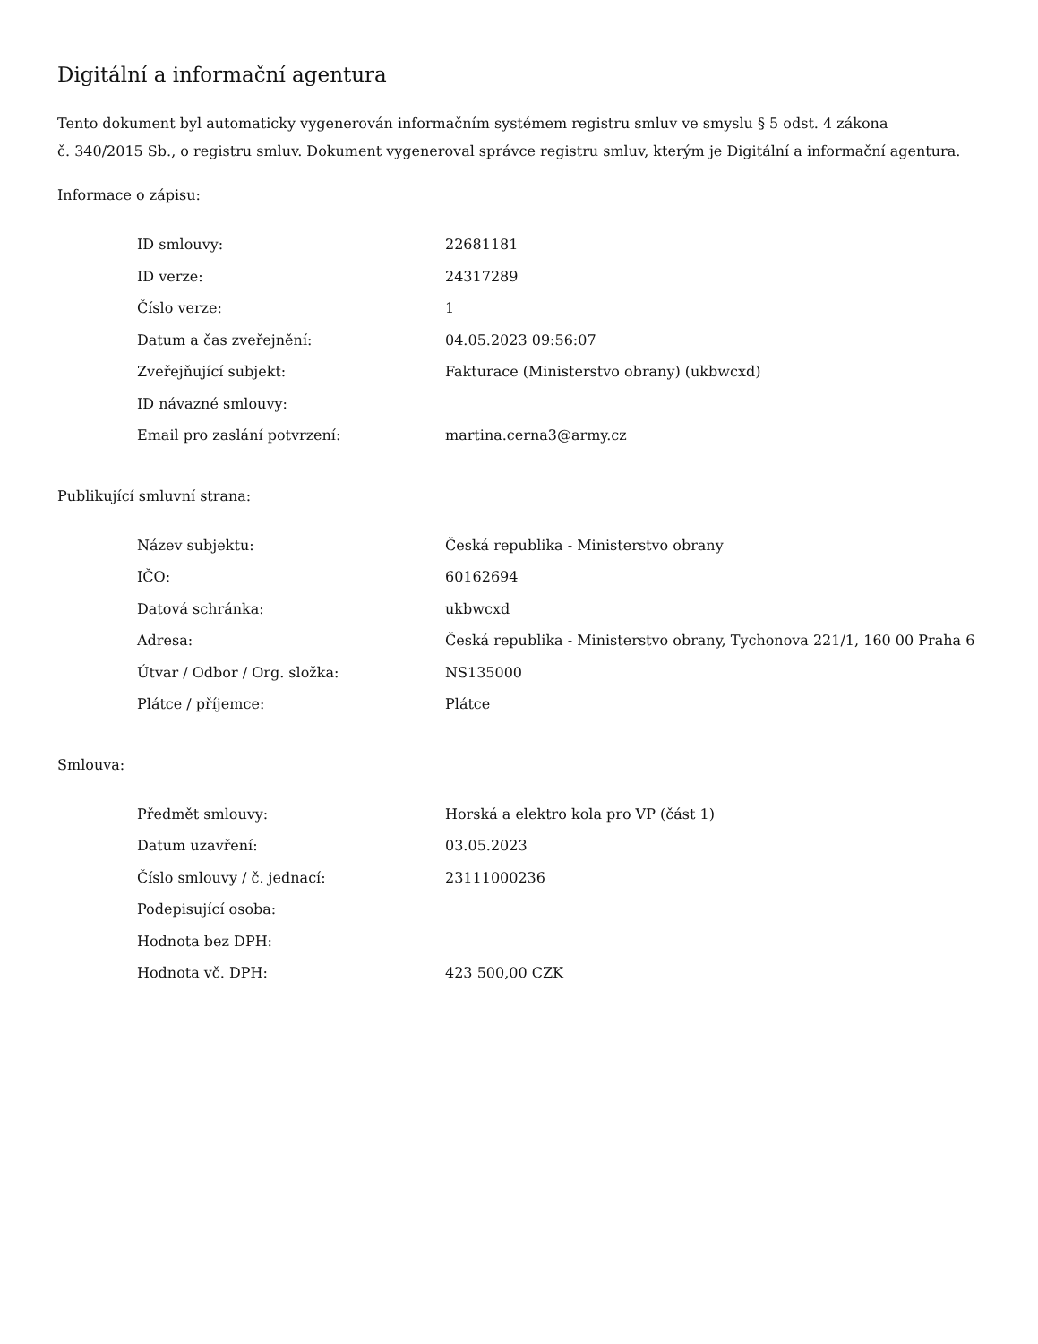Digitální a informační agentura
Tento dokument byl automaticky vygenerován informačním systémem registru smluv ve smyslu § 5 odst. 4 zákona
č. 340/2015 Sb., o registru smluv. Dokument vygeneroval správce registru smluv, kterým je Digitální a informační agentura.
Informace o zápisu:
| ID smlouvy: | 22681181 |
| ID verze: | 24317289 |
| Číslo verze: | 1 |
| Datum a čas zveřejnění: | 04.05.2023 09:56:07 |
| Zveřejňující subjekt: | Fakturace (Ministerstvo obrany) (ukbwcxd) |
| ID návazné smlouvy: | |
| Email pro zaslání potvrzení: | martina.cerna3@army.cz |
Publikující smluvní strana:
| Název subjektu: | Česká republika - Ministerstvo obrany |
| IČO: | 60162694 |
| Datová schránka: | ukbwcxd |
| Adresa: | Česká republika - Ministerstvo obrany, Tychonova 221/1, 160 00 Praha 6 |
| Útvar / Odbor / Org. složka: | NS135000 |
| Plátce / příjemce: | Plátce |
Smlouva:
| Předmět smlouvy: | Horská a elektro kola pro VP (část 1) |
| Datum uzavření: | 03.05.2023 |
| Číslo smlouvy / č. jednací: | 23111000236 |
| Podepisující osoba: | |
| Hodnota bez DPH: | |
| Hodnota vč. DPH: | 423 500,00 CZK |